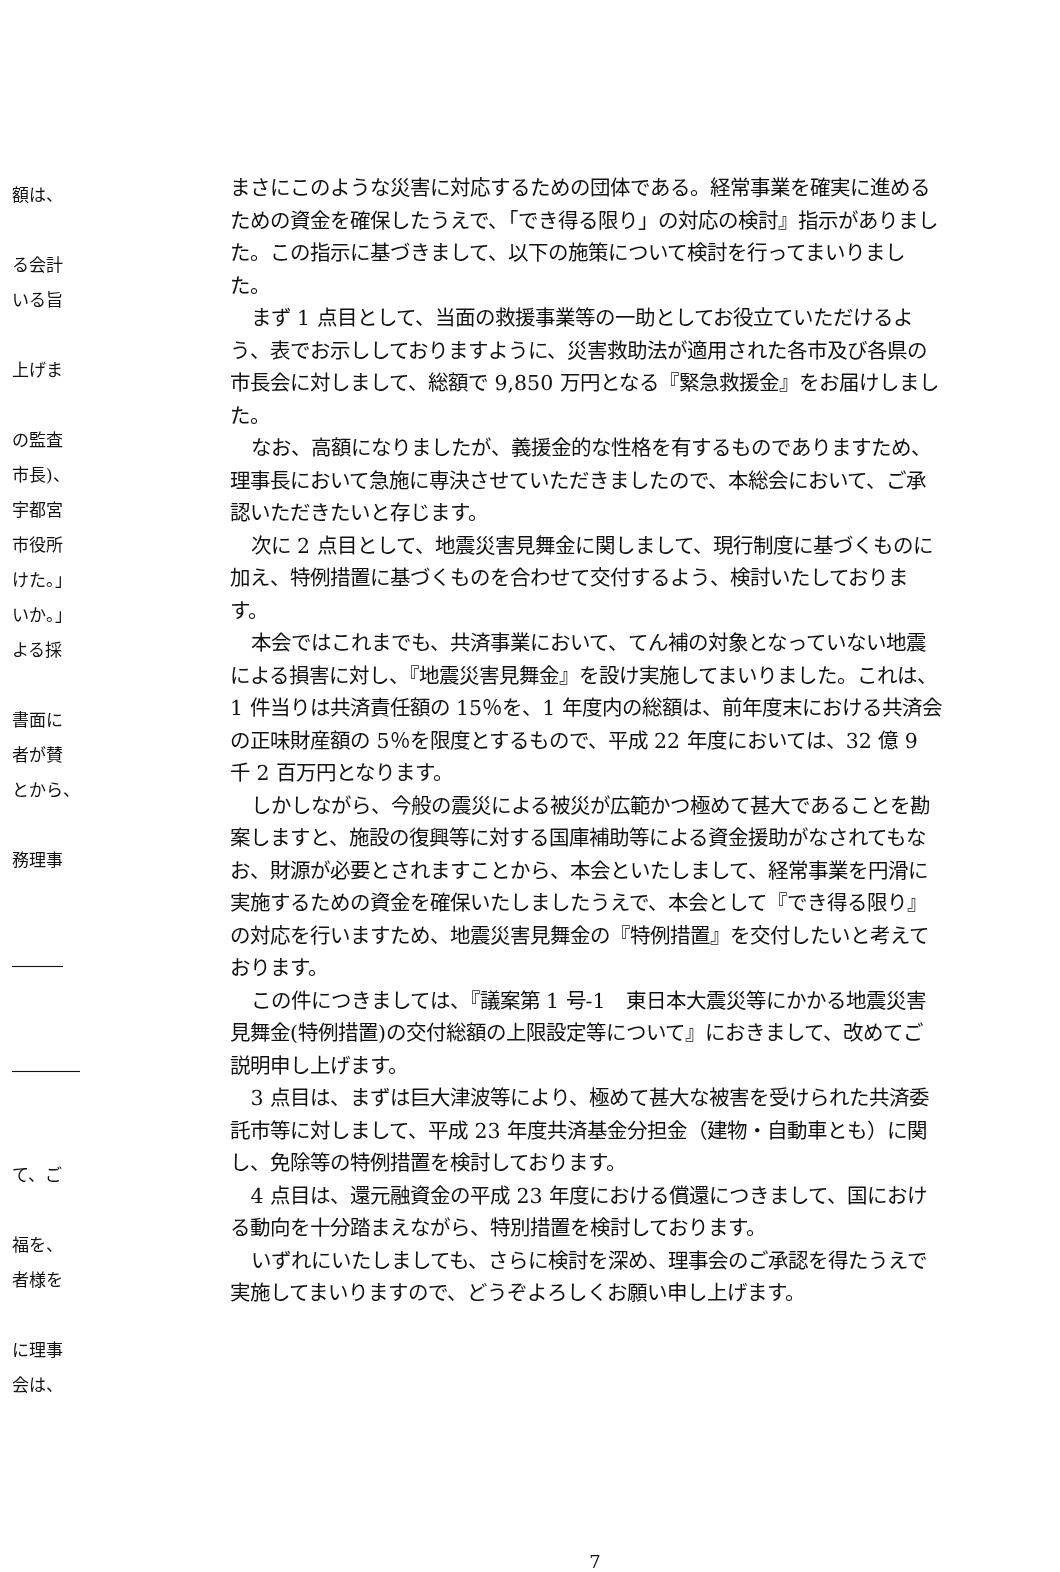額は、
る会計
いる旨
上げま
の監査
市長)、
宇都宮
市役所
けた。」
いか。」
よる採
書面に
者が賛
とから、
務理事
―――
――――
て、ご
福を、
者様を
に理事
会は、
まさにこのような災害に対応するための団体である。経常事業を確実に進めるための資金を確保したうえで、「でき得る限り」の対応の検討』指示がありました。この指示に基づきまして、以下の施策について検討を行ってまいりました。
まず 1 点目として、当面の救援事業等の一助としてお役立ていただけるよう、表でお示ししておりますように、災害救助法が適用された各市及び各県の市長会に対しまして、総額で 9,850 万円となる『緊急救援金』をお届けしました。
なお、高額になりましたが、義援金的な性格を有するものでありますため、理事長において急施に専決させていただきましたので、本総会において、ご承認いただきたいと存じます。
次に 2 点目として、地震災害見舞金に関しまして、現行制度に基づくものに加え、特例措置に基づくものを合わせて交付するよう、検討いたしております。
本会ではこれまでも、共済事業において、てん補の対象となっていない地震による損害に対し、『地震災害見舞金』を設け実施してまいりました。これは、1 件当りは共済責任額の 15％を、1 年度内の総額は、前年度末における共済会の正味財産額の 5％を限度とするもので、平成 22 年度においては、32 億 9 千 2 百万円となります。
しかしながら、今般の震災による被災が広範かつ極めて甚大であることを勘案しますと、施設の復興等に対する国庫補助等による資金援助がなされてもなお、財源が必要とされますことから、本会といたしまして、経常事業を円滑に実施するための資金を確保いたしましたうえで、本会として『でき得る限り』の対応を行いますため、地震災害見舞金の『特例措置』を交付したいと考えております。
この件につきましては、『議案第 1 号-1　東日本大震災等にかかる地震災害見舞金(特例措置)の交付総額の上限設定等について』におきまして、改めてご説明申し上げます。
3 点目は、まずは巨大津波等により、極めて甚大な被害を受けられた共済委託市等に対しまして、平成 23 年度共済基金分担金（建物・自動車とも）に関し、免除等の特例措置を検討しております。
4 点目は、還元融資金の平成 23 年度における償還につきまして、国における動向を十分踏まえながら、特別措置を検討しております。
いずれにいたしましても、さらに検討を深め、理事会のご承認を得たうえで実施してまいりますので、どうぞよろしくお願い申し上げます。
7